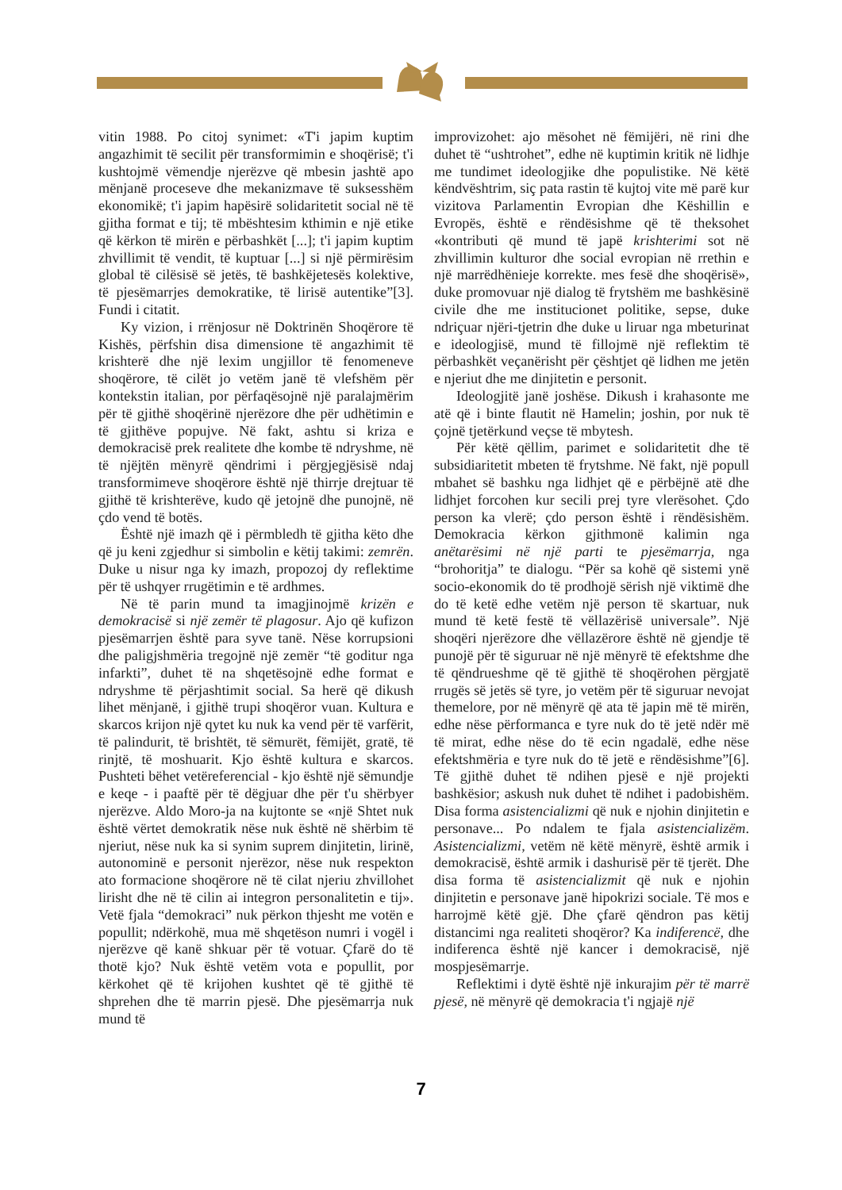vitin 1988. Po citoj synimet: «T'i japim kuptim angazhimit të secilit për transformimin e shoqërisë; t'i kushtojmë vëmendje njerëzve që mbesin jashtë apo mënjanë proceseve dhe mekanizmave të suksesshëm ekonomikë; t'i japim hapësirë solidaritetit social në të gjitha format e tij; të mbështesim kthimin e një etike që kërkon të mirën e përbashkët [...]; t'i japim kuptim zhvillimit të vendit, të kuptuar [...] si një përmirësim global të cilësisë së jetës, të bashkëjetesës kolektive, të pjesëmarrjes demokratike, të lirisë autentike”[3]. Fundi i citatit.
Ky vizion, i rrënjosur në Doktrinën Shoqërore të Kishës, përfshin disa dimensione të angazhimit të krishterë dhe një lexim ungjillor të fenomeneve shoqërore, të cilët jo vetëm janë të vlefshëm për kontekstin italian, por përfaqësojnë një paralajmërim për të gjithë shoqërinë njerëzore dhe për udhëtimin e të gjithëve popujve. Në fakt, ashtu si kriza e demokracisë prek realitete dhe kombe të ndryshme, në të njëjtën mënyrë qëndrimi i përgjegjësisë ndaj transformimeve shoqërore është një thirrje drejtuar të gjithë të krishterëve, kudo që jetojnë dhe punojnë, në çdo vend të botës.
Është një imazh që i përmbledh të gjitha këto dhe që ju keni zgjedhur si simbolin e këtij takimi: zemrën. Duke u nisur nga ky imazh, propozoj dy reflektime për të ushqyer rrugëtimin e të ardhmes.
Në të parin mund ta imagjinojmë krizën e demokracisë si një zemër të plagosur. Ajo që kufizon pjesëmarrjen është para syve tanë. Nëse korrupsioni dhe paligjshmëria tregojnë një zemër “të goditur nga infarkti”, duhet të na shqetësojnë edhe format e ndryshme të përjashtimit social. Sa herë që dikush lihet mënjanë, i gjithë trupi shoqëror vuan. Kultura e skarcos krijon një qytet ku nuk ka vend për të varfërit, të palindurit, të brishtët, të sëmurët, fëmijët, gratë, të rinjtë, të moshuarit. Kjo është kultura e skarcos. Pushteti bëhet vetëreferencial - kjo është një sëmundje e keqe - i paaftë për të dëgjuar dhe për t'u shërbyer njerëzve. Aldo Moro-ja na kujtonte se «një Shtet nuk është vërtet demokratik nëse nuk është në shërbim të njeriut, nëse nuk ka si synim suprem dinjitetin, lirinë, autonominë e personit njerëzor, nëse nuk respekton ato formacione shoqërore në të cilat njeriu zhvillohet lirisht dhe në të cilin ai integron personalitetin e tij». Vetë fjala “demokraci” nuk përkon thjesht me votën e popullit; ndërkohë, mua më shqetëson numri i vogël i njerëzve që kanë shkuar për të votuar. Çfarë do të thotë kjo? Nuk është vetëm vota e popullit, por kërkohet që të krijohen kushtet që të gjithë të shprehen dhe të marrin pjesë. Dhe pjesëmarrja nuk mund të
improvizohet: ajo mësohet në fëmijëri, në rini dhe duhet të “ushtrohet”, edhe në kuptimin kritik në lidhje me tundimet ideologjike dhe populistike. Në këtë këndvështrim, siç pata rastin të kujtoj vite më parë kur vizitova Parlamentin Evropian dhe Këshillin e Evropës, është e rëndësishme që të theksohet «kontributi që mund të japë krishterimi sot në zhvillimin kulturor dhe social evropian në rrethin e një marrëdhënieje korrekte. mes fesë dhe shoqërisë», duke promovuar një dialog të frytshëm me bashkësinë civile dhe me institucionet politike, sepse, duke ndriçuar njëri-tjetrin dhe duke u liruar nga mbeturinat e ideologjisë, mund të fillojmë një reflektim të përbashkët veçanërisht për çështjet që lidhen me jetën e njeriut dhe me dinjitetin e personit.
Ideologjitë janë joshëse. Dikush i krahasonte me atë që i binte flautit në Hamelin; joshin, por nuk të çojnë tjetërkund veçse të mbytesh.
Për këtë qëllim, parimet e solidaritetit dhe të subsidiaritetit mbeten të frytshme. Në fakt, një popull mbahet së bashku nga lidhjet që e përbëjnë atë dhe lidhjet forcohen kur secili prej tyre vlerësohet. Çdo person ka vlerë; çdo person është i rëndësishëm. Demokracia kërkon gjithmonë kalimin nga anëtarësimi në një parti te pjesëmarrja, nga “brohoritja” te dialogu. “Për sa kohë që sistemi ynë socio-ekonomik do të prodhojë sërish një viktimë dhe do të ketë edhe vetëm një person të skartuar, nuk mund të ketë festë të vëllazërisë universale”. Një shoqëri njerëzore dhe vëllazërore është në gjendje të punojë për të siguruar në një mënyrë të efektshme dhe të qëndrueshme që të gjithë të shoqërohen përgjatë rrugës së jetës së tyre, jo vetëm për të siguruar nevojat themelore, por në mënyrë që ata të japin më të mirën, edhe nëse përformanca e tyre nuk do të jetë ndër më të mirat, edhe nëse do të ecin ngadalë, edhe nëse efektshmëria e tyre nuk do të jetë e rëndësishme”[6]. Të gjithë duhet të ndihen pjesë e një projekti bashkësior; askush nuk duhet të ndihet i padobishëm. Disa forma asistencializmi që nuk e njohin dinjitetin e personave... Po ndalem te fjala asistencializëm. Asistencializmi, vetëm në këtë mënyrë, është armik i demokracisë, është armik i dashurisë për të tjerët. Dhe disa forma të asistencializmit që nuk e njohin dinjitetin e personave janë hipokrizi sociale. Të mos e harrojmë këtë gjë. Dhe çfarë qëndron pas këtij distancimi nga realiteti shoqëror? Ka indiferencë, dhe indiferenca është një kancer i demokracisë, një mospjesëmarrje.
Reflektimi i dytë është një inkurajim për të marrë pjesë, në mënyrë që demokracia t'i ngjajë një
7